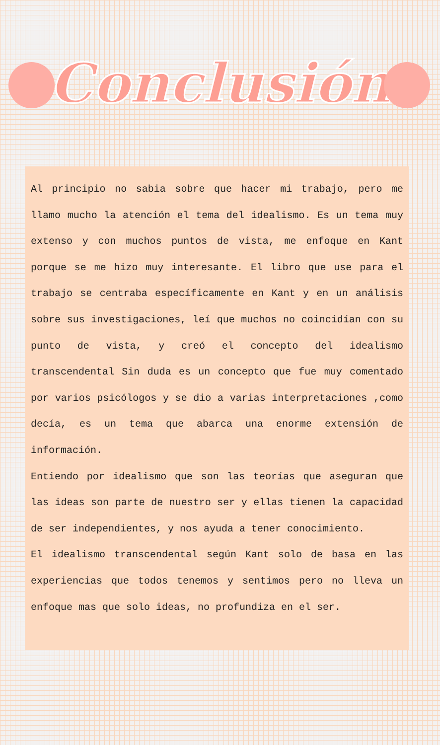Conclusión
Al principio no sabia sobre que hacer mi trabajo, pero me llamo mucho la atención el tema del idealismo. Es un tema muy extenso y con muchos puntos de vista, me enfoque en Kant porque se me hizo muy interesante. El libro que use para el trabajo se centraba específicamente en Kant y en un análisis sobre sus investigaciones, leí que muchos no coincidían con su punto de vista, y creó el concepto del idealismo transcendental Sin duda es un concepto que fue muy comentado por varios psicólogos y se dio a varias interpretaciones ,como decía, es un tema que abarca una enorme extensión de información.
Entiendo por idealismo que son las teorías que aseguran que las ideas son parte de nuestro ser y ellas tienen la capacidad de ser independientes, y nos ayuda a tener conocimiento.
El idealismo transcendental según Kant solo de basa en las experiencias que todos tenemos y sentimos pero no lleva un enfoque mas que solo ideas, no profundiza en el ser.